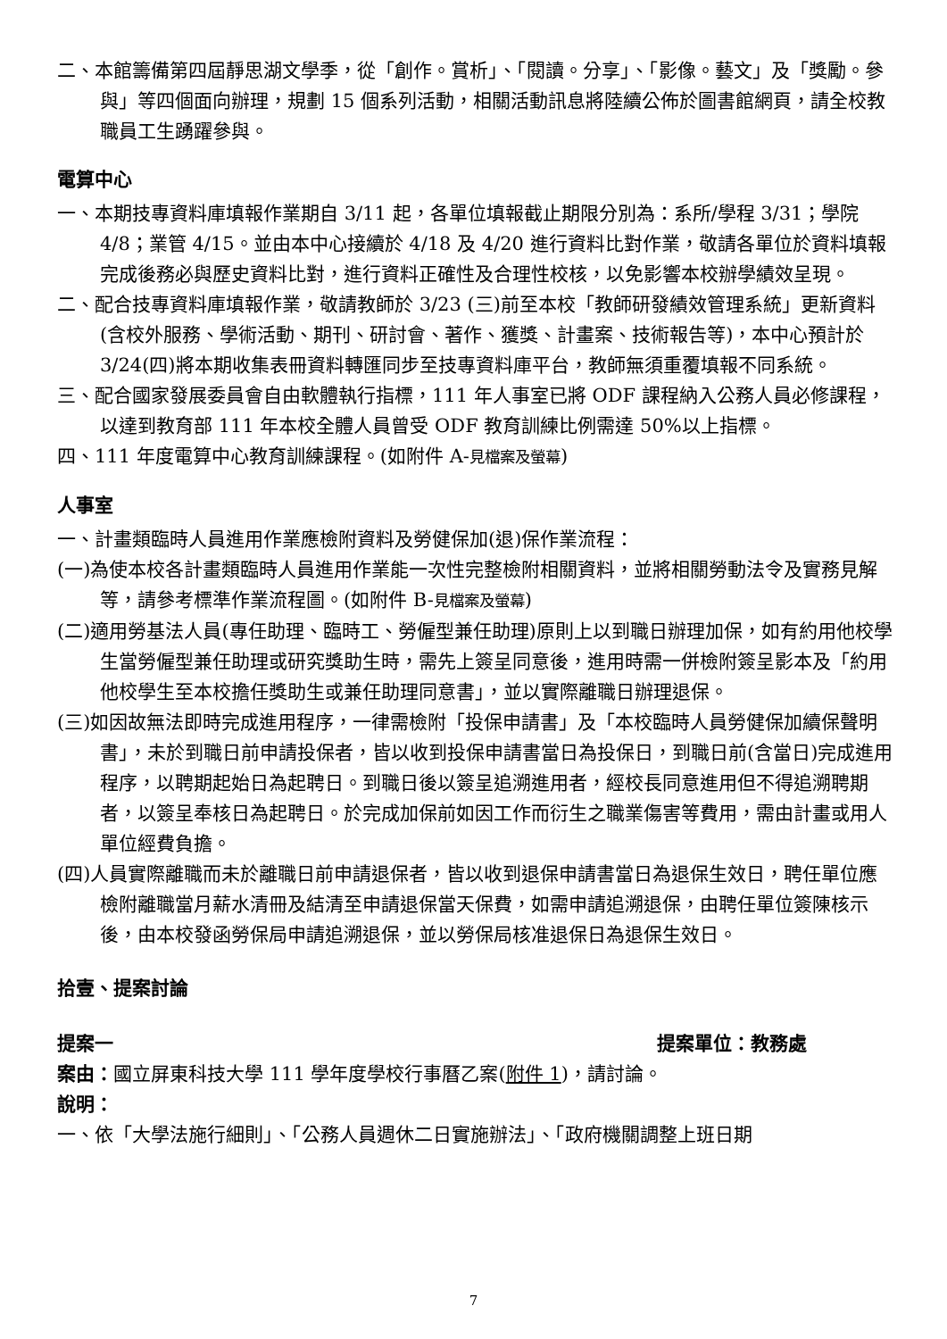二、本館籌備第四屆靜思湖文學季，從「創作。賞析」、「閱讀。分享」、「影像。藝文」及「獎勵。參與」等四個面向辦理，規劃 15 個系列活動，相關活動訊息將陸續公佈於圖書館網頁，請全校教職員工生踴躍參與。
電算中心
一、本期技專資料庫填報作業期自 3/11 起，各單位填報截止期限分別為：系所/學程 3/31；學院 4/8；業管 4/15。並由本中心接續於 4/18 及 4/20 進行資料比對作業，敬請各單位於資料填報完成後務必與歷史資料比對，進行資料正確性及合理性校核，以免影響本校辦學績效呈現。
二、配合技專資料庫填報作業，敬請教師於 3/23 (三)前至本校「教師研發績效管理系統」更新資料 (含校外服務、學術活動、期刊、研討會、著作、獲獎、計畫案、技術報告等)，本中心預計於 3/24(四)將本期收集表冊資料轉匯同步至技專資料庫平台，教師無須重覆填報不同系統。
三、配合國家發展委員會自由軟體執行指標，111 年人事室已將 ODF 課程納入公務人員必修課程，以達到教育部 111 年本校全體人員曾受 ODF 教育訓練比例需達 50%以上指標。
四、111 年度電算中心教育訓練課程。(如附件 A-見檔案及螢幕)
人事室
一、計畫類臨時人員進用作業應檢附資料及勞健保加(退)保作業流程：
(一)為使本校各計畫類臨時人員進用作業能一次性完整檢附相關資料，並將相關勞動法令及實務見解等，請參考標準作業流程圖。(如附件 B-見檔案及螢幕)
(二)適用勞基法人員(專任助理、臨時工、勞僱型兼任助理)原則上以到職日辦理加保，如有約用他校學生當勞僱型兼任助理或研究獎助生時，需先上簽呈同意後，進用時需一併檢附簽呈影本及「約用他校學生至本校擔任獎助生或兼任助理同意書」，並以實際離職日辦理退保。
(三)如因故無法即時完成進用程序，一律需檢附「投保申請書」及「本校臨時人員勞健保加續保聲明書」，未於到職日前申請投保者，皆以收到投保申請書當日為投保日，到職日前(含當日)完成進用程序，以聘期起始日為起聘日。到職日後以簽呈追溯進用者，經校長同意進用但不得追溯聘期者，以簽呈奉核日為起聘日。於完成加保前如因工作而衍生之職業傷害等費用，需由計畫或用人單位經費負擔。
(四)人員實際離職而未於離職日前申請退保者，皆以收到退保申請書當日為退保生效日，聘任單位應檢附離職當月薪水清冊及結清至申請退保當天保費，如需申請追溯退保，由聘任單位簽陳核示後，由本校發函勞保局申請追溯退保，並以勞保局核准退保日為退保生效日。
拾壹、提案討論
提案一 提案單位：教務處
案由：國立屏東科技大學 111 學年度學校行事曆乙案(附件 1)，請討論。
說明：
一、依「大學法施行細則」、「公務人員週休二日實施辦法」、「政府機關調整上班日期
7